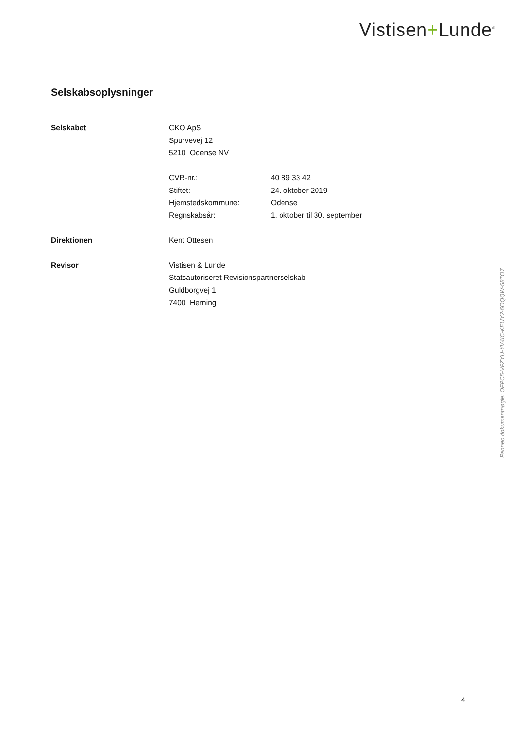Vistisen+Lunde<sup>®</sup>
Selskabsoplysninger
Selskabet CKO ApS
Spurvevej 12
5210 Odense NV
CVR-nr.: 40 89 33 42
Stiftet: 24. oktober 2019
Hjemstedskommune: Odense
Regnskabsår: 1. oktober til 30. september
Direktionen Kent Ottesen
Revisor Vistisen & Lunde
Statsautoriseret Revisionspartnerselskab
Guldborgvej 1
7400 Herning
Penneo dokumentnøgle: OFPC5-VFZYU-YV4IC-KEUY2-6OQQW-58TO7
4